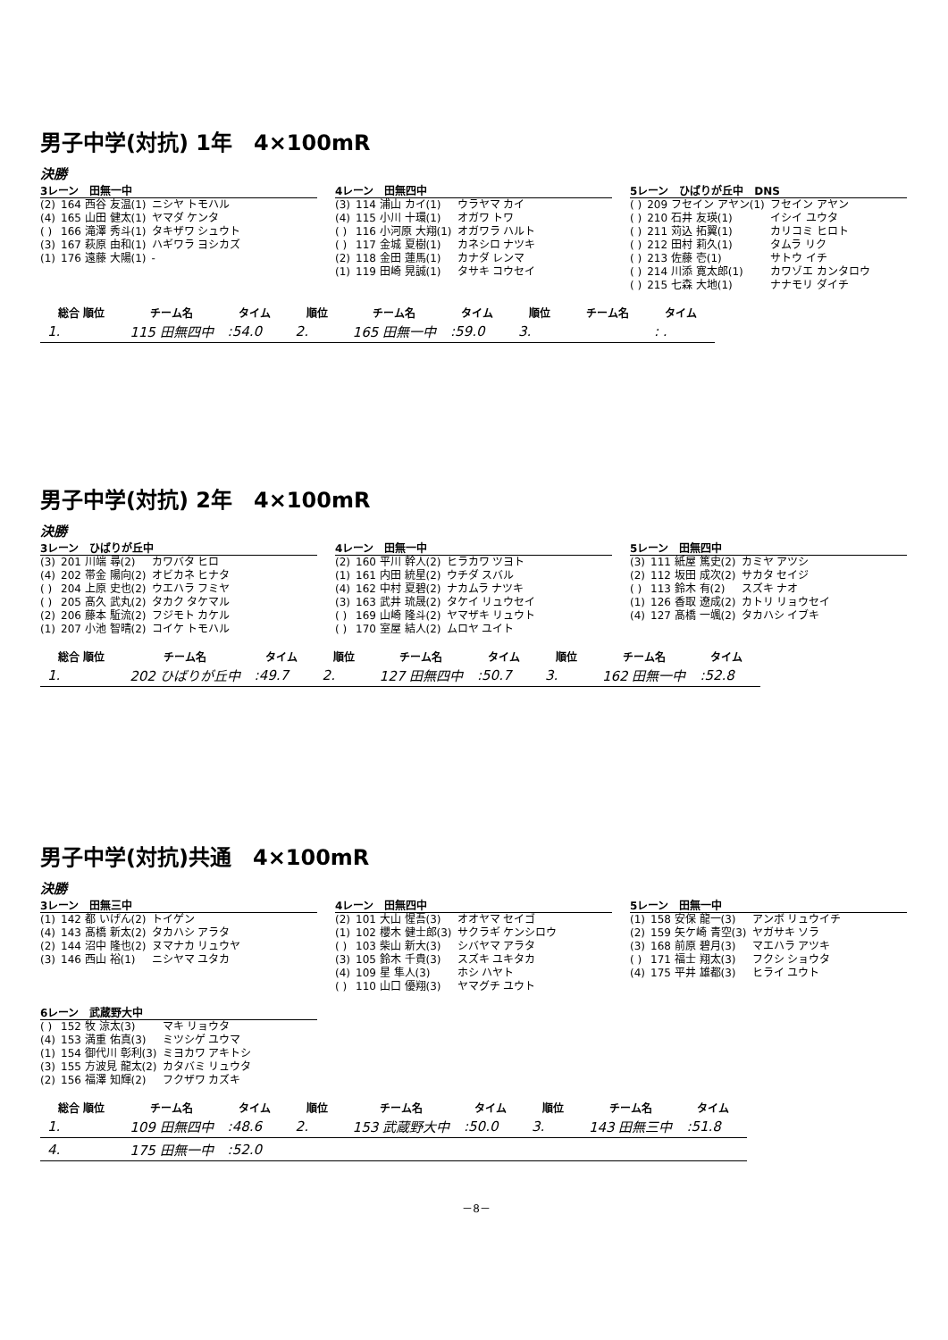男子中学(対抗) 1年　4×100mR
決勝
3レーン　田無一中
| (2) | 164 西谷 友温(1) | ニシヤ トモハル |
| (4) | 165 山田 健太(1) | ヤマダ ケンタ |
| ( ) | 166 滝澤 秀斗(1) | タキザワ シュウト |
| (3) | 167 萩原 由和(1) | ハギワラ ヨシカズ |
| (1) | 176 遠藤 大陽(1) | - |
4レーン　田無四中
| (3) | 114 浦山 カイ(1) | ウラヤマ カイ |
| (4) | 115 小川 十環(1) | オガワ トワ |
| ( ) | 116 小河原 大翔(1) | オガワラ ハルト |
| ( ) | 117 金城 夏樹(1) | カネシロ ナツキ |
| (2) | 118 金田 蓮馬(1) | カナダ レンマ |
| (1) | 119 田崎 晃誠(1) | タサキ コウセイ |
5レーン　ひばりが丘中　DNS
| ( ) | 209 フセイン アヤン(1) | フセイン アヤン |
| ( ) | 210 石井 友瑛(1) | イシイ ユウタ |
| ( ) | 211 苅込 拓翼(1) | カリコミ ヒロト |
| ( ) | 212 田村 莉久(1) | タムラ リク |
| ( ) | 213 佐藤 壱(1) | サトウ イチ |
| ( ) | 214 川添 寛太郎(1) | カワゾエ カンタロウ |
| ( ) | 215 七森 大地(1) | ナナモリ ダイチ |
| 総合 順位 | チーム名 | タイム | 順位 | チーム名 | タイム | 順位 | チーム名 | タイム |
| --- | --- | --- | --- | --- | --- | --- | --- | --- |
| 1. | 115 田無四中 | :54.0 | 2. | 165 田無一中 | :59.0 | 3. | | : . |
男子中学(対抗) 2年　4×100mR
決勝
3レーン　ひばりが丘中
| (3) | 201 川端 尋(2) | カワバタ ヒロ |
| (4) | 202 帯金 陽向(2) | オビカネ ヒナタ |
| ( ) | 204 上原 史也(2) | ウエハラ フミヤ |
| ( ) | 205 髙久 武丸(2) | タカク タケマル |
| (2) | 206 藤本 駈流(2) | フジモト カケル |
| (1) | 207 小池 智晴(2) | コイケ トモハル |
4レーン　田無一中
| (2) | 160 平川 幹人(2) | ヒラカワ ツヨト |
| (1) | 161 内田 統星(2) | ウチダ スバル |
| (4) | 162 中村 夏碧(2) | ナカムラ ナツキ |
| (3) | 163 武井 琉晟(2) | タケイ リュウセイ |
| ( ) | 169 山崎 隆斗(2) | ヤマザキ リュウト |
| ( ) | 170 室屋 結人(2) | ムロヤ ユイト |
5レーン　田無四中
| (3) | 111 紙屋 篤史(2) | カミヤ アツシ |
| (2) | 112 坂田 成次(2) | サカタ セイジ |
| ( ) | 113 鈴木 有(2) | スズキ ナオ |
| (1) | 126 香取 遼成(2) | カトリ リョウセイ |
| (4) | 127 髙橋 一颯(2) | タカハシ イブキ |
| 総合 順位 | チーム名 | タイム | 順位 | チーム名 | タイム | 順位 | チーム名 | タイム |
| --- | --- | --- | --- | --- | --- | --- | --- | --- |
| 1. | 202 ひばりが丘中 | :49.7 | 2. | 127 田無四中 | :50.7 | 3. | 162 田無一中 | :52.8 |
男子中学(対抗)共通　4×100mR
決勝
3レーン　田無三中
| (1) | 142 都 いげん(2) | トイゲン |
| (4) | 143 髙橋 新太(2) | タカハシ アラタ |
| (2) | 144 沼中 隆也(2) | ヌマナカ リュウヤ |
| (3) | 146 西山 裕(1) | ニシヤマ ユタカ |
4レーン　田無四中
| (2) | 101 大山 惺吾(3) | オオヤマ セイゴ |
| (1) | 102 櫻木 健士郎(3) | サクラギ ケンシロウ |
| ( ) | 103 柴山 新大(3) | シバヤマ アラタ |
| (3) | 105 鈴木 千貴(3) | スズキ ユキタカ |
| (4) | 109 星 隼人(3) | ホシ ハヤト |
| ( ) | 110 山口 優翔(3) | ヤマグチ ユウト |
5レーン　田無一中
| (1) | 158 安保 龍一(3) | アンボ リュウイチ |
| (2) | 159 矢ケ崎 青空(3) | ヤガサキ ソラ |
| (3) | 168 前原 碧月(3) | マエハラ アツキ |
| ( ) | 171 福士 翔太(3) | フクシ ショウタ |
| (4) | 175 平井 雄都(3) | ヒライ ユウト |
6レーン　武蔵野大中
| ( ) | 152 牧 涼太(3) | マキ リョウタ |
| (4) | 153 満重 佑真(3) | ミツシゲ ユウマ |
| (1) | 154 御代川 彰利(3) | ミヨカワ アキトシ |
| (3) | 155 方波見 龍太(2) | カタバミ リュウタ |
| (2) | 156 福澤 知輝(2) | フクザワ カズキ |
| 総合 順位 | チーム名 | タイム | 順位 | チーム名 | タイム | 順位 | チーム名 | タイム |
| --- | --- | --- | --- | --- | --- | --- | --- | --- |
| 1. | 109 田無四中 | :48.6 | 2. | 153 武蔵野大中 | :50.0 | 3. | 143 田無三中 | :51.8 |
| 4. | 175 田無一中 | :52.0 | | | | | | |
－8－